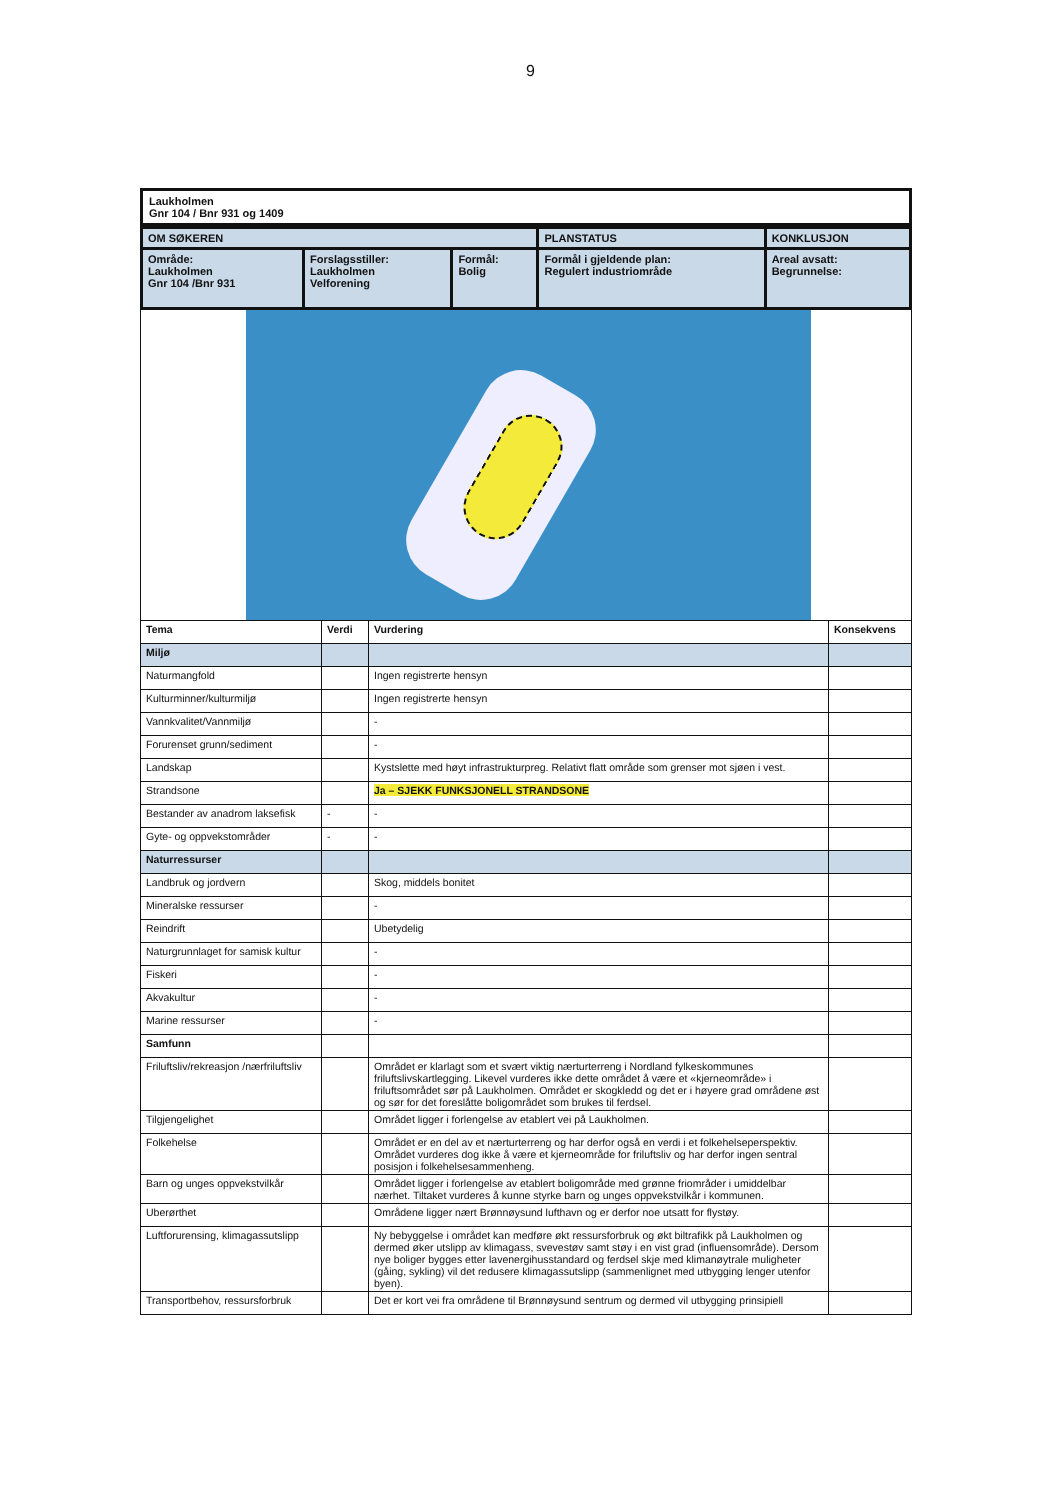9
Laukholmen
Gnr 104 / Bnr 931 og 1409
| OM SØKEREN | | | PLANSTATUS | KONKLUSJON |
| Område: Laukholmen Gnr 104 /Bnr 931 | Forslagsstiller: Laukholmen Velforening | Formål: Bolig | Formål i gjeldende plan: Regulert industriområde | Areal avsatt: Begrunnelse: |
| Tema | Verdi | Vurdering | Konsekvens |
| --- | --- | --- | --- |
| Miljø | | | |
| Naturmangfold | | Ingen registrerte hensyn | |
| Kulturminner/kulturmiljø | | Ingen registrerte hensyn | |
| Vannkvalitet/Vannmiljø | | - | |
| Forurenset grunn/sediment | | - | |
| Landskap | | Kystslette med høyt infrastrukturpreg. Relativt flatt område som grenser mot sjøen i vest. | |
| Strandsone | | Ja – SJEKK FUNKSJONELL STRANDSONE | |
| Bestander av anadrom laksefisk | - | - | |
| Gyte- og oppvekstområder | - | - | |
| Naturressurser | | | |
| Landbruk og jordvern | | Skog, middels bonitet | |
| Mineralske ressurser | | - | |
| Reindrift | | Ubetydelig | |
| Naturgrunnlaget for samisk kultur | | - | |
| Fiskeri | | - | |
| Akvakultur | | - | |
| Marine ressurser | | - | |
| Samfunn | | | |
| Friluftsliv/rekreasjon /nærfriluftsliv | | Området er klarlagt som et svært viktig nærturterreng i Nordland fylkeskommunes friluftslivskartlegging. Likevel vurderes ikke dette området å være et «kjerneområde» i friluftsområdet sør på Laukholmen. Området er skogkledd og det er i høyere grad områdene øst og sør for det foreslåtte boligområdet som brukes til ferdsel. | |
| Tilgjengelighet | | Området ligger i forlengelse av etablert vei på Laukholmen. | |
| Folkehelse | | Området er en del av et nærturterreng og har derfor også en verdi i et folkehelseperspektiv. Området vurderes dog ikke å være et kjerneområde for friluftsliv og har derfor ingen sentral posisjon i folkehelsesammenheng. | |
| Barn og unges oppvekstvilkår | | Området ligger i forlengelse av etablert boligområde med grønne friområder i umiddelbar nærhet. Tiltaket vurderes å kunne styrke barn og unges oppvekstvilkår i kommunen. | |
| Uberørthet | | Områdene ligger nært Brønnøysund lufthavn og er derfor noe utsatt for flystøy. | |
| Luftforurensing, klimagassutslipp | | Ny bebyggelse i området kan medføre økt ressursforbruk og økt biltrafikk på Laukholmen og dermed øker utslipp av klimagass, svevestøv samt støy i en vist grad (influensområde). Dersom nye boliger bygges etter lavenergihusstandard og ferdsel skje med klimanøytrale muligheter (gåing, sykling) vil det redusere klimagassutslipp (sammenlignet med utbygging lenger utenfor byen). | |
| Transportbehov, ressursforbruk | | Det er kort vei fra områdene til Brønnøysund sentrum og dermed vil utbygging prinsipiell | |